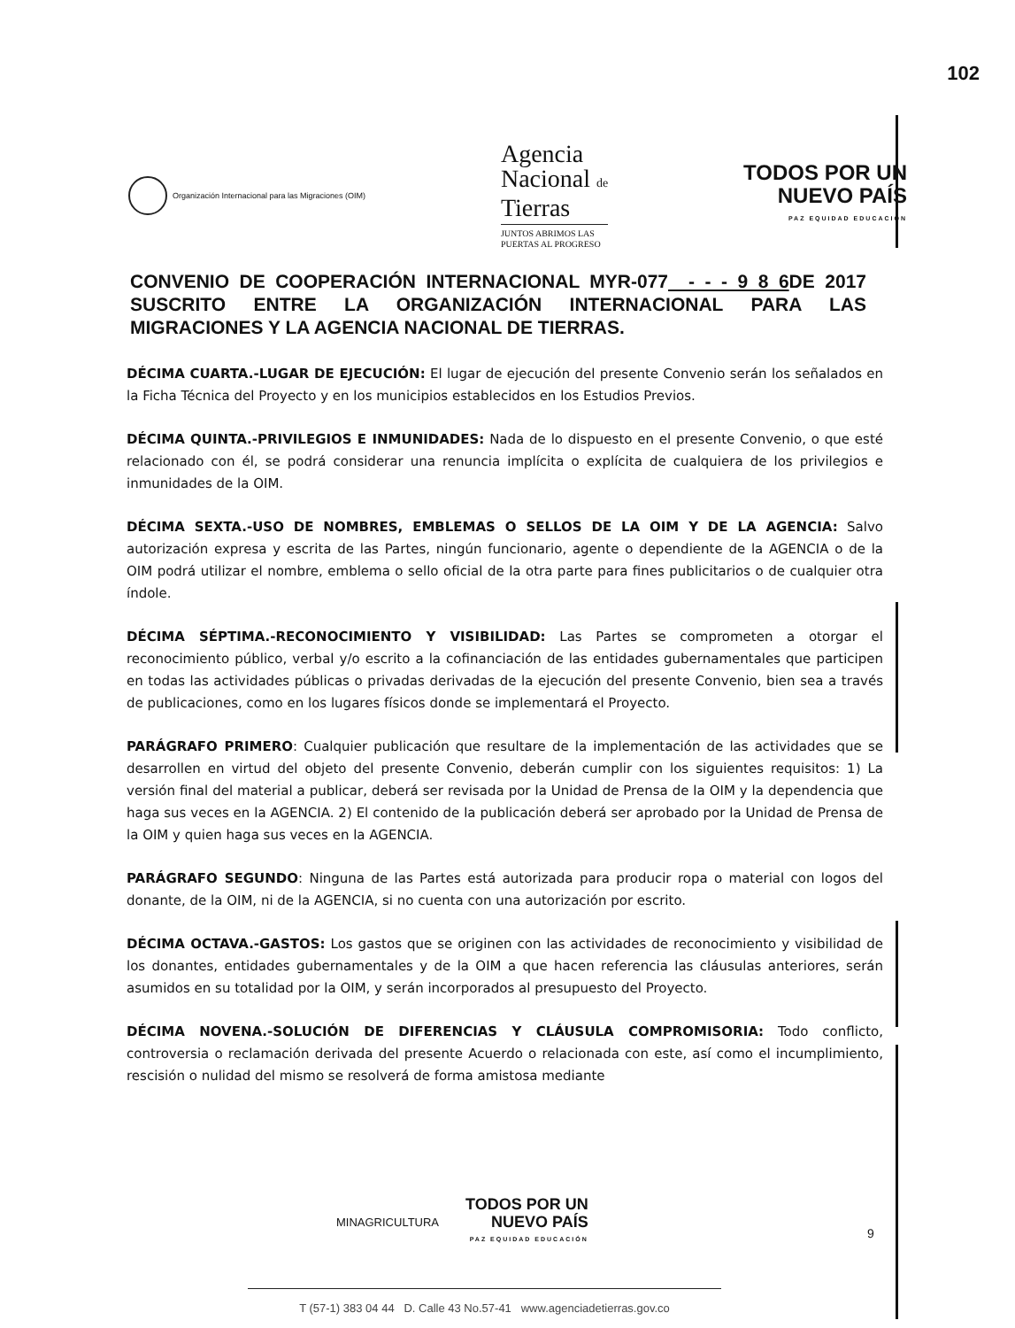102
Organización Internacional para las Migraciones (OIM)
Agencia
Nacional de
Tierras
JUNTOS ABRIMOS LAS
PUERTAS AL PROGRESO
TODOS POR UN
NUEVO PAÍS
PAZ EQUIDAD EDUCACIÓN
CONVENIO DE COOPERACIÓN INTERNACIONAL MYR-077 - - - 9 8 6 DE 2017 SUSCRITO ENTRE LA ORGANIZACIÓN INTERNACIONAL PARA LAS MIGRACIONES Y LA AGENCIA NACIONAL DE TIERRAS.
DÉCIMA CUARTA.-LUGAR DE EJECUCIÓN: El lugar de ejecución del presente Convenio serán los señalados en la Ficha Técnica del Proyecto y en los municipios establecidos en los Estudios Previos.
DÉCIMA QUINTA.-PRIVILEGIOS E INMUNIDADES: Nada de lo dispuesto en el presente Convenio, o que esté relacionado con él, se podrá considerar una renuncia implícita o explícita de cualquiera de los privilegios e inmunidades de la OIM.
DÉCIMA SEXTA.-USO DE NOMBRES, EMBLEMAS O SELLOS DE LA OIM Y DE LA AGENCIA: Salvo autorización expresa y escrita de las Partes, ningún funcionario, agente o dependiente de la AGENCIA o de la OIM podrá utilizar el nombre, emblema o sello oficial de la otra parte para fines publicitarios o de cualquier otra índole.
DÉCIMA SÉPTIMA.-RECONOCIMIENTO Y VISIBILIDAD: Las Partes se comprometen a otorgar el reconocimiento público, verbal y/o escrito a la cofinanciación de las entidades gubernamentales que participen en todas las actividades públicas o privadas derivadas de la ejecución del presente Convenio, bien sea a través de publicaciones, como en los lugares físicos donde se implementará el Proyecto.
PARÁGRAFO PRIMERO: Cualquier publicación que resultare de la implementación de las actividades que se desarrollen en virtud del objeto del presente Convenio, deberán cumplir con los siguientes requisitos: 1) La versión final del material a publicar, deberá ser revisada por la Unidad de Prensa de la OIM y la dependencia que haga sus veces en la AGENCIA. 2) El contenido de la publicación deberá ser aprobado por la Unidad de Prensa de la OIM y quien haga sus veces en la AGENCIA.
PARÁGRAFO SEGUNDO: Ninguna de las Partes está autorizada para producir ropa o material con logos del donante, de la OIM, ni de la AGENCIA, si no cuenta con una autorización por escrito.
DÉCIMA OCTAVA.-GASTOS: Los gastos que se originen con las actividades de reconocimiento y visibilidad de los donantes, entidades gubernamentales y de la OIM a que hacen referencia las cláusulas anteriores, serán asumidos en su totalidad por la OIM, y serán incorporados al presupuesto del Proyecto.
DÉCIMA NOVENA.-SOLUCIÓN DE DIFERENCIAS Y CLÁUSULA COMPROMISORIA: Todo conflicto, controversia o reclamación derivada del presente Acuerdo o relacionada con este, así como el incumplimiento, rescisión o nulidad del mismo se resolverá de forma amistosa mediante
MINAGRICULTURA
TODOS POR UN
NUEVO PAÍS
PAZ EQUIDAD EDUCACIÓN
9
T (57-1) 383 04 44 D. Calle 43 No.57-41 www.agenciadetierras.gov.co